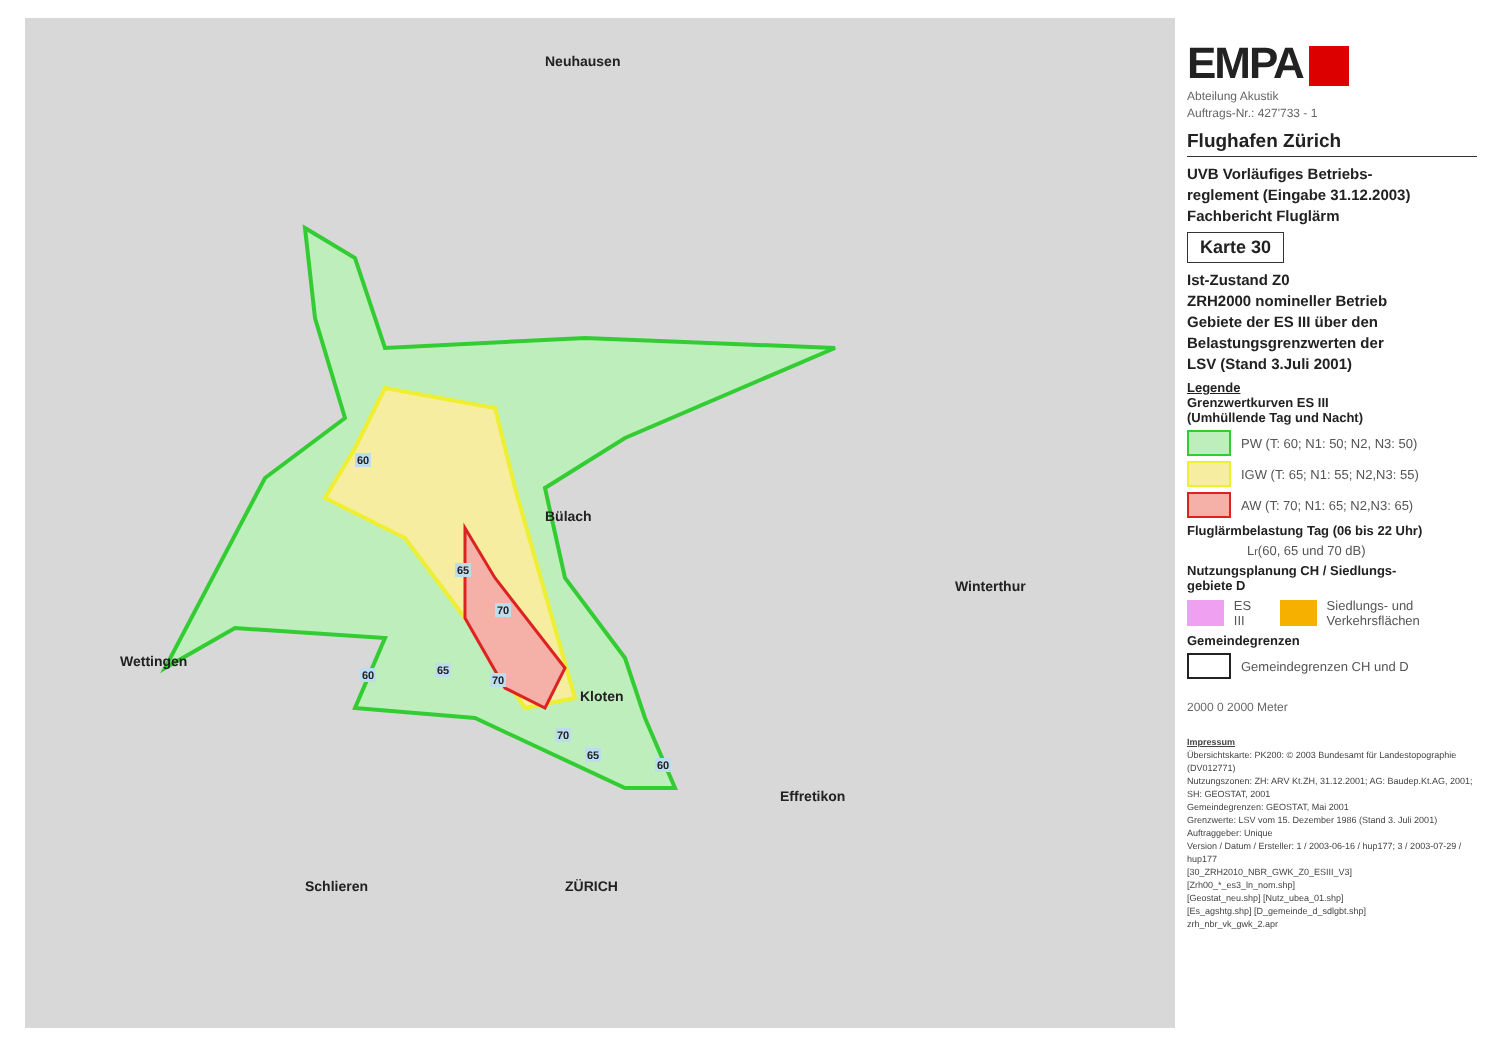60
65
70
60 65
70
70
65
60
Neuhausen
Bülach
Winterthur
Wettingen
ZÜRICH
Schlieren
Effretikon
Kloten
EMPA
Abteilung Akustik
Auftrags-Nr.: 427'733 - 1
Flughafen Zürich
UVB Vorläufiges Betriebs-
reglement (Eingabe 31.12.2003)
Fachbericht Fluglärm
Karte 30
Ist-Zustand Z0
ZRH2000 nomineller Betrieb
Gebiete der ES III über den
Belastungsgrenzwerten der
LSV (Stand 3.Juli 2001)
Legende
Grenzwertkurven ES III
(Umhüllende Tag und Nacht)
PW (T: 60; N1: 50; N2, N3: 50)
IGW (T: 65; N1: 55; N2,N3: 55)
AW (T: 70; N1: 65; N2,N3: 65)
Fluglärmbelastung Tag (06 bis 22 Uhr)
L<sub>r</sub> (60, 65 und 70 dB)
Nutzungsplanung CH / Siedlungs-
gebiete D
ES III
Siedlungs- und Verkehrsflächen
Gemeindegrenzen
Gemeindegrenzen CH und D
2000 0 2000 Meter
Impressum
Übersichtskarte: PK200: © 2003 Bundesamt für Landestopographie (DV012771)
Nutzungszonen: ZH: ARV Kt.ZH, 31.12.2001; AG: Baudep.Kt.AG, 2001; SH: GEOSTAT, 2001
Gemeindegrenzen: GEOSTAT, Mai 2001
Grenzwerte: LSV vom 15. Dezember 1986 (Stand 3. Juli 2001)
Auftraggeber: Unique
Version / Datum / Ersteller: 1 / 2003-06-16 / hup177; 3 / 2003-07-29 / hup177
[30_ZRH2010_NBR_GWK_Z0_ESIII_V3]
[Zrh00_*_es3_ln_nom.shp]
[Geostat_neu.shp] [Nutz_ubea_01.shp]
[Es_agshtg.shp] [D_gemeinde_d_sdlgbt.shp]
zrh_nbr_vk_gwk_2.apr